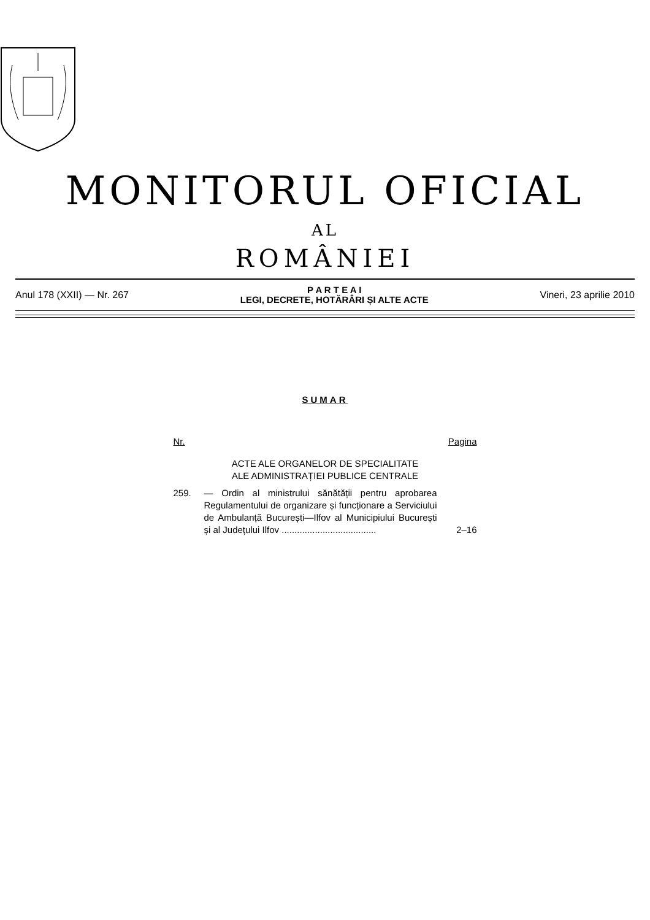MONITORUL OFICIAL
AL
ROMÂNIEI
Anul 178 (XXII) — Nr. 267
P A R T E A I
LEGI, DECRETE, HOTĂRÂRI ȘI ALTE ACTE
Vineri, 23 aprilie 2010
SUMAR
Nr. Pagina
ACTE ALE ORGANELOR DE SPECIALITATE
ALE ADMINISTRAȚIEI PUBLICE CENTRALE
259. — Ordin al ministrului sănătății pentru aprobarea Regulamentului de organizare și funcționare a Serviciului de Ambulanță București—Ilfov al Municipiului București și al Județului Ilfov .....................................
2–16